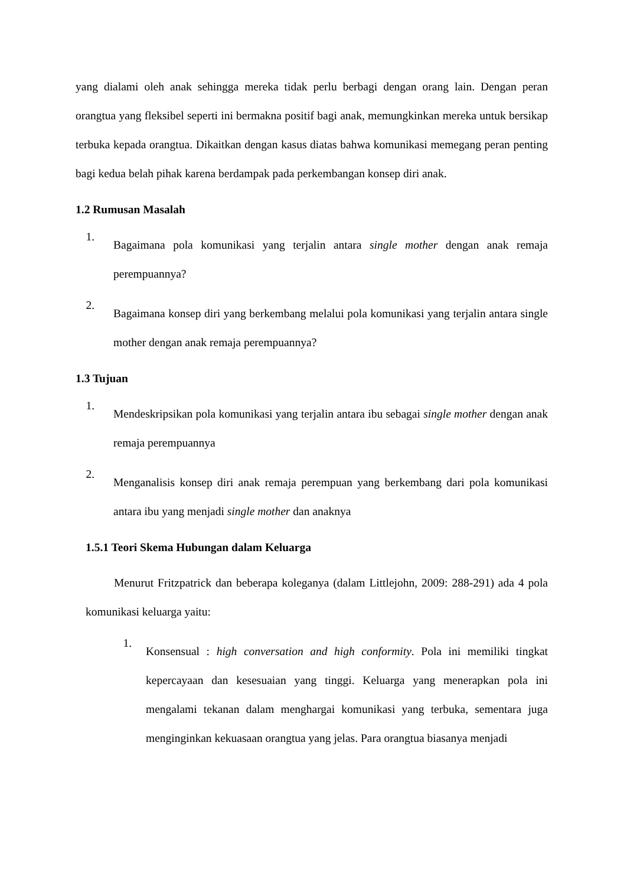yang dialami oleh anak sehingga mereka tidak perlu berbagi dengan orang lain. Dengan peran orangtua yang fleksibel seperti ini bermakna positif bagi anak, memungkinkan mereka untuk bersikap terbuka kepada orangtua. Dikaitkan dengan kasus diatas bahwa komunikasi memegang peran penting bagi kedua belah pihak karena berdampak pada perkembangan konsep diri anak.
1.2 Rumusan Masalah
1.
Bagaimana pola komunikasi yang terjalin antara single mother dengan anak remaja perempuannya?
2.
Bagaimana konsep diri yang berkembang melalui pola komunikasi yang terjalin antara single mother dengan anak remaja perempuannya?
1.3 Tujuan
1.
Mendeskripsikan pola komunikasi yang terjalin antara ibu sebagai single mother dengan anak remaja perempuannya
2.
Menganalisis konsep diri anak remaja perempuan yang berkembang dari pola komunikasi antara ibu yang menjadi single mother dan anaknya
1.5.1 Teori Skema Hubungan dalam Keluarga
Menurut Fritzpatrick dan beberapa koleganya (dalam Littlejohn, 2009: 288-291) ada 4 pola komunikasi keluarga yaitu:
1.
Konsensual : high conversation and high conformity. Pola ini memiliki tingkat kepercayaan dan kesesuaian yang tinggi. Keluarga yang menerapkan pola ini mengalami tekanan dalam menghargai komunikasi yang terbuka, sementara juga menginginkan kekuasaan orangtua yang jelas. Para orangtua biasanya menjadi